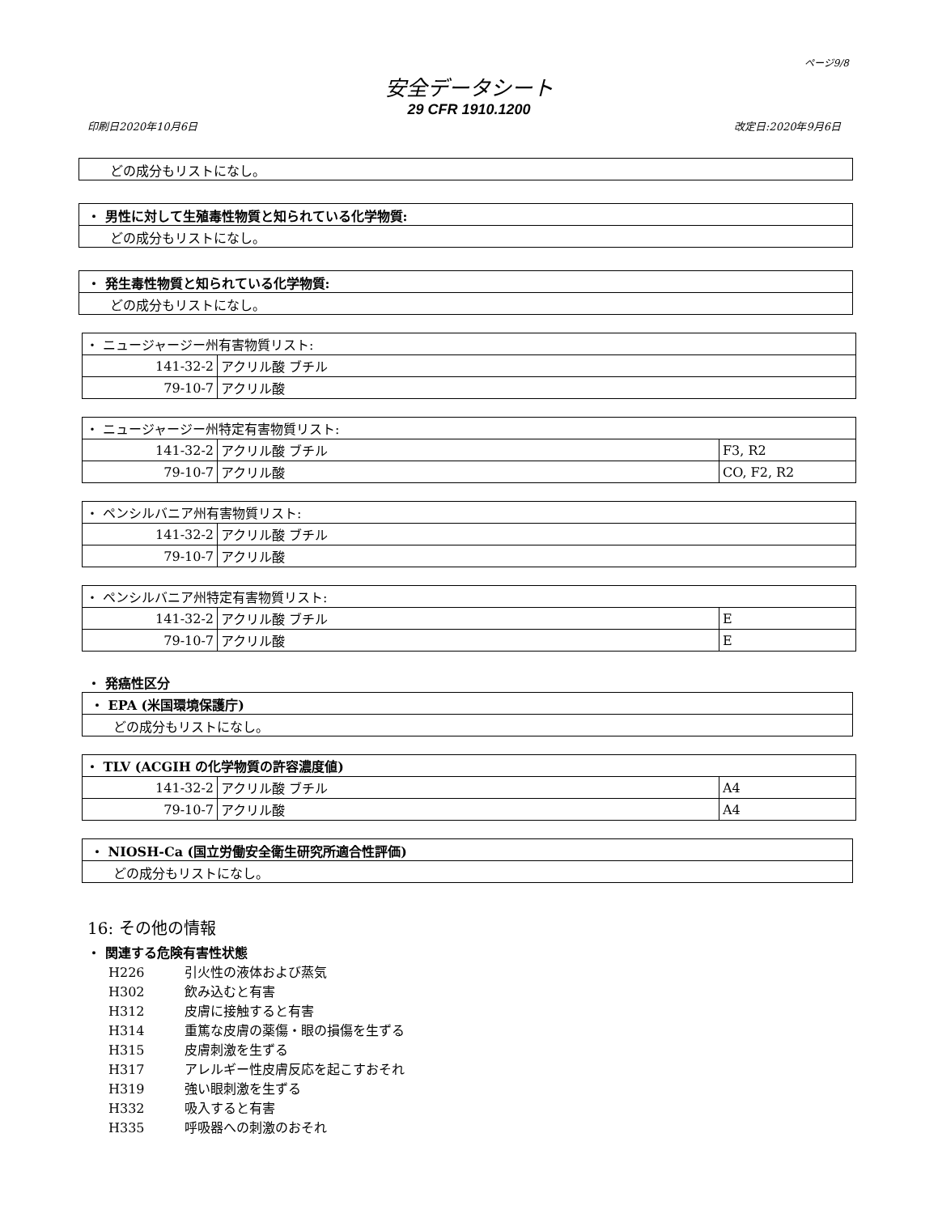ページ9/8
安全データシート
29 CFR 1910.1200
印刷日2020年10月6日 改定日:2020年9月6日
どの成分もリストになし。
・ 男性に対して生殖毒性物質と知られている化学物質:
どの成分もリストになし。
・ 発生毒性物質と知られている化学物質:
どの成分もリストになし。
| ・ ニュージャージー州有害物質リスト: | |
| 141-32-2 | アクリル酸 ブチル |
| 79-10-7 | アクリル酸 |
| ・ ニュージャージー州特定有害物質リスト: | | |
| 141-32-2 | アクリル酸 ブチル | F3, R2 |
| 79-10-7 | アクリル酸 | CO, F2, R2 |
| ・ ペンシルバニア州有害物質リスト: | |
| 141-32-2 | アクリル酸 ブチル |
| 79-10-7 | アクリル酸 |
| ・ ペンシルバニア州特定有害物質リスト: | | |
| 141-32-2 | アクリル酸 ブチル | E |
| 79-10-7 | アクリル酸 | E |
・ 発癌性区分
・ EPA (米国環境保護庁)
どの成分もリストになし。
| ・ TLV (ACGIH の化学物質の許容濃度値) | | |
| 141-32-2 | アクリル酸 ブチル | A4 |
| 79-10-7 | アクリル酸 | A4 |
・ NIOSH-Ca (国立労働安全衛生研究所適合性評価)
どの成分もリストになし。
16: その他の情報
・ 関連する危険有害性状態
H226 引火性の液体および蒸気
H302 飲み込むと有害
H312 皮膚に接触すると有害
H314 重篤な皮膚の薬傷・眼の損傷を生ずる
H315 皮膚刺激を生ずる
H317 アレルギー性皮膚反応を起こすおそれ
H319 強い眼刺激を生ずる
H332 吸入すると有害
H335 呼吸器への刺激のおそれ